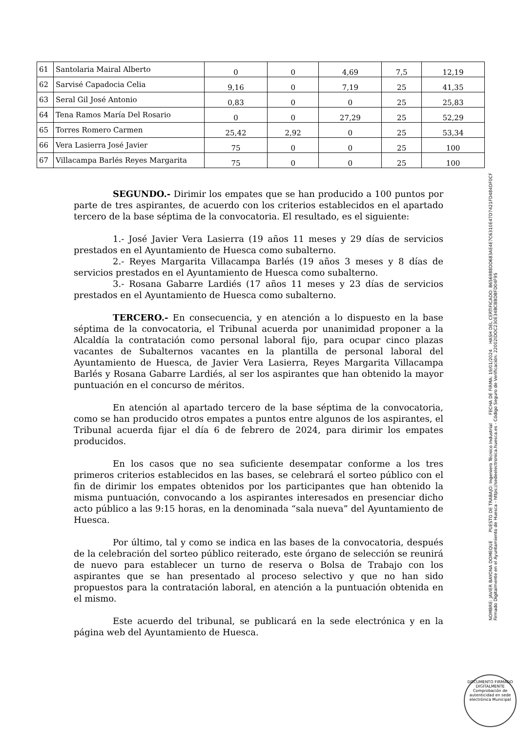| 61 | Santolaria Mairal Alberto | 0 | 0 | 4,69 | 7,5 | 12,19 |
| 62 | Sarvisé Capadocia Celia | 9,16 | 0 | 7,19 | 25 | 41,35 |
| 63 | Seral Gil José Antonio | 0,83 | 0 | 0 | 25 | 25,83 |
| 64 | Tena Ramos María Del Rosario | 0 | 0 | 27,29 | 25 | 52,29 |
| 65 | Torres Romero Carmen | 25,42 | 2,92 | 0 | 25 | 53,34 |
| 66 | Vera Lasierra José Javier | 75 | 0 | 0 | 25 | 100 |
| 67 | Villacampa Barlés Reyes Margarita | 75 | 0 | 0 | 25 | 100 |
SEGUNDO.- Dirimir los empates que se han producido a 100 puntos por parte de tres aspirantes, de acuerdo con los criterios establecidos en el apartado tercero de la base séptima de la convocatoria. El resultado, es el siguiente:
1.- José Javier Vera Lasierra (19 años 11 meses y 29 días de servicios prestados en el Ayuntamiento de Huesca como subalterno.
2.- Reyes Margarita Villacampa Barlés (19 años 3 meses y 8 días de servicios prestados en el Ayuntamiento de Huesca como subalterno.
3.- Rosana Gabarre Lardiés (17 años 11 meses y 23 días de servicios prestados en el Ayuntamiento de Huesca como subalterno.
TERCERO.- En consecuencia, y en atención a lo dispuesto en la base séptima de la convocatoria, el Tribunal acuerda por unanimidad proponer a la Alcaldía la contratación como personal laboral fijo, para ocupar cinco plazas vacantes de Subalternos vacantes en la plantilla de personal laboral del Ayuntamiento de Huesca, de Javier Vera Lasierra, Reyes Margarita Villacampa Barlés y Rosana Gabarre Lardiés, al ser los aspirantes que han obtenido la mayor puntuación en el concurso de méritos.
En atención al apartado tercero de la base séptima de la convocatoria, como se han producido otros empates a puntos entre algunos de los aspirantes, el Tribunal acuerda fijar el día 6 de febrero de 2024, para dirimir los empates producidos.
En los casos que no sea suficiente desempatar conforme a los tres primeros criterios establecidos en las bases, se celebrará el sorteo público con el fin de dirimir los empates obtenidos por los participantes que han obtenido la misma puntuación, convocando a los aspirantes interesados en presenciar dicho acto público a las 9:15 horas, en la denominada “sala nueva” del Ayuntamiento de Huesca.
Por último, tal y como se indica en las bases de la convocatoria, después de la celebración del sorteo público reiterado, este órgano de selección se reunirá de nuevo para establecer un turno de reserva o Bolsa de Trabajo con los aspirantes que se han presentado al proceso selectivo y que no han sido propuestos para la contratación laboral, en atención a la puntuación obtenida en el mismo.
Este acuerdo del tribunal, se publicará en la sede electrónica y en la página web del Ayuntamiento de Huesca.
NOMBRE: JAVIER BAYONA DOMEQUE PUESTO DE TRABAJO: Ingeniero Técnico Industrial FECHA DE FIRMA: 19/01/2024 HASH DEL CERTIFICADO: B656988DD683AE4E7C6310E47D7421FD484DF0CF
Firmado Digitalmente en el Ayuntamiento de Huesca - https://sedeelectronica.huesca.es - Código Seguro de Verificación: 22002IDOC230E34BCBBDBFD04F95
DOCUMENTO FIRMADO DIGITALMENTE
Comprobación de autenticidad en sede electrónica Municipal